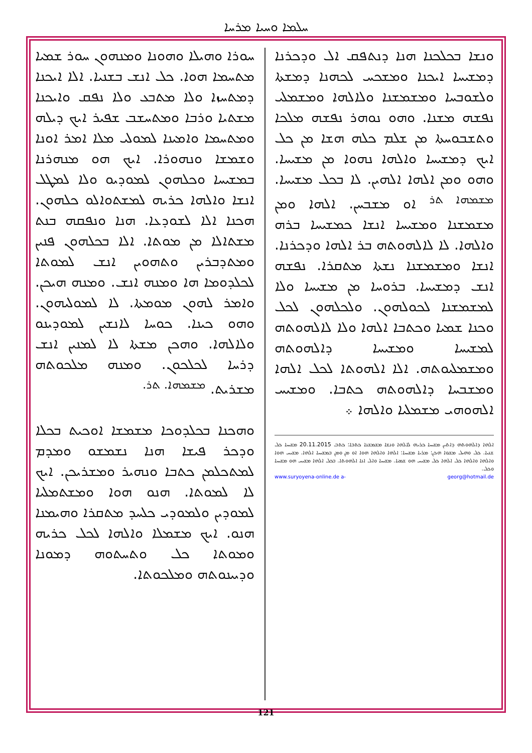ܚܠܡܐ ܘܚܝܐ ܡܪܚܐ
ܚܘܪܐ ܘܗܝܠܐ ܘܗܘܢܐ ܘܡܢܗܘܢ ܚܘܪ ܫܡܝܐ ܡܬܚܡܐ ܗܘܐ. ܟܠ ܐܢܫ ܒܫܢܝܐ. ܐܠܐ ܐܝܟܢܐ ܕܡܬܚܙܐ ܘܠܐ ܡܬܒܥ ܘܠܐ ܢܦܩ ܘܐܝܟܢܐ ܡܫܬܝܐ ܘܪܒܐ ܘܡܬܚܫܒ ܫܦܝܪ ܐܝܟ ܕܝܠܗ ܘܡܬܚܡܐ ܘܐܡܝܢܐ ܠܡܘܠܝ ܡܠܐ ܐܡܪ ܐܘܢܐ ܘܫܡܫܐ ܘܢܗܘܪܐ. ܐܝܟ ܗܘ ܡܢܗܪܢܐ ܒܡܫܝܚܐ ܘܟܠܗܘܢ ܠܡܘܕܝܘ ܘܠܐ ܠܡܛܠ ܐܢܫܐ ܘܐܠܗܐ ܟܪܝܗ ܠܡܫܬܘܐܠܘ ܟܠܗܘܢ. ܗܟܢܐ ܐܠܐ ܠܫܘܕܥܐ. ܗܢܐ ܘܢܦܩܗ ܒܢܬ ܡܫܬܐܠܐ ܡܢ ܡܘܬܐ. ܐܠܐ ܒܟܠܗܘܢ ܦܢܝܢ ܘܡܬܕܒܪܝܢ ܘܬܗܘܝܢ ܐܢܫ ܠܡܘܬܐ ܠܟܠܕܘܡܐ ܗܐ ܘܡܢܗ ܐܢܫ. ܘܡܢܗ ܗܝܟܢ. ܘܐܡܪ ܠܗܘܢ ܡܘܡܬܐ. ܠܐ ܠܡܘܠܝܗܘܢ. ܘܗܘ ܟܝܢܐ. ܟܘܚܐ ܠܐܢܫܝܢ ܠܡܘܕܝܢܘ ܘܠܐܠܗܐ. ܘܗܟܢ ܡܫܬܐ ܠܐ ܠܡܢܝܢ ܐܢܫ ܕܪܚܐ ܠܟܠܟܘܢ. ܘܡܢܗ ܡܠܟܘܬܗ ܡܫܪܝܬ. <sup>ܡܫܡܗܐ. ܬܪ.</sup>
ܘܗܟܢܐ ܒܟܠܕܘܟܐ ܡܫܡܫܐ ܐܘܟܝܬ ܒܟܠܐ ܘܕܟܪ ܦܝܫܐ ܗܢܐ ܢܫܡܫܘ ܘܡܕܡ ܠܡܬܟܠܡܢ ܟܬܒܐ ܘܢܗܝܪ ܘܡܫܪܝܟܢ. ܐܝܟ ܠܐ ܠܡܘܬܐ. ܗܢܘ ܗܘܐ ܘܡܫܬܡܠܝܐ ܠܡܘܕܝܢ ܘܠܡܘܕܝ ܟܠܚܕ ܡܬܩܪܐ ܘܗܝܡܢܐ ܗܢܘ. ܐܝܟ ܡܫܡܠܐ ܘܐܠܗܐ ܠܟܠ ܟܪܝܗ ܘܡܘܬܐ ܟܠ ܘܬܚܬܘܗ ܕܡܘܢܐ ܘܕܝܝܢܘܬܗ ܘܡܠܟܘܬܐ.
ܘܢܫܐ ܒܟܠܟܢܐ ܗܢܐ ܕܢܬܦܩ ܐܠ ܘܕܟܪܢܐ ܕܡܫܝܚܐ ܐܝܟܢܐ ܘܡܫܟܚ ܠܟܗܢܐ ܕܡܫܬܐ ܘܠܫܘܒܚܐ ܘܡܫܡܫܢܐ ܘܠܐܠܗܐ ܘܡܫܡܠܝ ܢܦܫܗ ܡܫܢܐ. ܘܗܘ ܢܘܗܪ ܢܦܫܗ ܡܠܟܐ ܘܬܫܒܘܚܬܐ ܡܢ ܫܠܡ ܟܠܗ ܗܫܐ ܡܢ ܟܠ ܐܝܟ ܕܡܫܝܚܐ ܘܐܠܗܐ ܢܗܘܐ ܡܢ ܡܫܝܚܐ. ܘܗܘ ܘܡܢ ܐܠܗܐ ܐܠܗܝܢ. ܠܐ ܒܟܠ ܡܫܝܚܐ. <sup>ܡܫܡܗܐ ܬܪ</sup> ܐܘ ܡܫܒܚܢ. ܐܠܗܐ ܘܡܢ ܡܫܡܫܢܐ ܘܡܫܝܚܐ ܐܢܫܐ ܟܡܫܝܚܐ ܒܪܗ ܘܐܠܗܐ. ܠܐ ܠܐܠܗܘܬܗ ܒܪ ܐܠܗܐ ܘܕܟܪܢܐ. ܐܢܫܐ ܘܡܫܡܫܢܐ ܢܫܬܐ ܡܬܩܪܐ. ܢܦܫܗ ܐܢܫ ܕܡܫܝܚܐ. ܒܪܘܚܐ ܡܢ ܡܫܝܚܐ ܘܠܐ ܠܡܫܡܫܢܐ ܠܟܘܠܗܘܢ. ܘܠܟܠܗܘܢ ܠܟܠ ܘܟܢܐ ܫܡܝܐ ܘܟܬܒܐ ܐܠܗܐ ܘܠܐ ܠܐܠܗܘܬܗ ܠܡܫܝܚܐ ܘܡܫܝܚܐ ܕܐܠܗܘܬܗ ܘܡܫܡܠܝܘܬܗ. ܐܠܐ ܐܠܗܘܬܐ ܠܟܠ ܐܠܗܐ ܘܡܫܒܚܐ ܕܐܠܗܘܬܗ ܟܬܒܐ. ܘܡܫܝܚ ܐܠܗܘܗܝ ܡܫܡܠܝܐ ܘܐܠܗܐ ܀
ܐܠܗܐ ܕܐܠܗܘܬܗ ܕܐܬܝܢ ܡܫܝܚܐ ܟܪܝܗ ܠܐܠܗܐ ܘܢܫܐ ܡܫܡܫܢܐ ܟܬܒܐ: ܟܬܒ 20.11.2015 ܡܫܝܚܐ ܟܠ ܫܢܝܐ. ܟܠ ܘܗܝܠ ܡܫܘܐ ܗܟܢ: ܡܪܝܐ ܡܫܝܚܐ: ܐܠܗܐ ܘܐܠܗܐ ܗܘܐ ܐܘ ܡܢ ܘܡܢ ܒܡܫܝܚܐ ܐܠܗܐ. ܡܫܝܚ ܗܘܐ ܘܐܠܗܐ ܘܐܠܗܐ ܟܠ ܐܠܗܐ ܟܠ ܡܫܝܚ ܗܘ ܫܡܝܐ. ܡܫܝܚܐ ܘܐܠ ܐܢܐ ܐܠܗܘܬܐ. ܒܟܠ ܐܠܗܐ ܡܫܝܚ ܗܘ ܡܫܝܚܐ ܘܟܠ.
www.suryoyena-online.de a- georg@hotmail.de
121